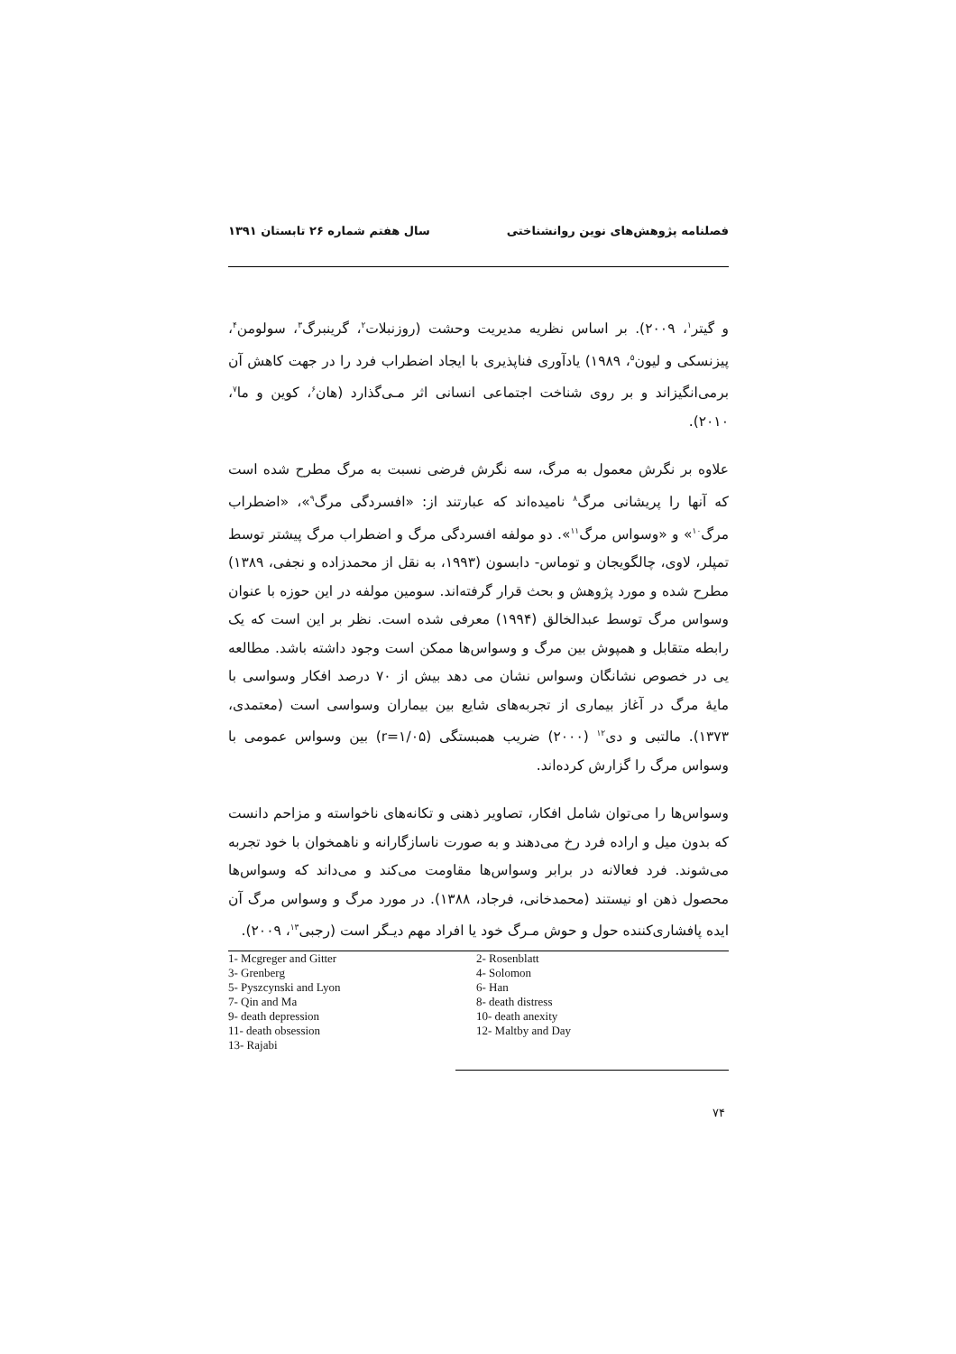فصلنامه پژوهش‌های نوین روانشناختی سال هفتم شماره ۲۶ تابستان ۱۳۹۱
و گیتر<sup>۱</sup>، ۲۰۰۹). بر اساس نظریه مدیریت وحشت (روزنبلات<sup>۲</sup>، گرینبرگ<sup>۳</sup>، سولومن<sup>۴</sup>، پیزنسکی و لیون<sup>۵</sup>، ۱۹۸۹) یادآوری فناپذیری با ایجاد اضطراب فرد را در جهت کاهش آن برمی‌انگیزاند و بر روی شناخت اجتماعی انسانی اثر مـی‌گذارد (هان<sup>۶</sup>، کوین و ما<sup>۷</sup>، ۲۰۱۰).
علاوه بر نگرش معمول به مرگ، سه نگرش فرضی نسبت به مرگ مطرح شده است که آنها را پریشانی مرگ<sup>۸</sup> نامیده‌اند که عبارتند از: «افسردگی مرگ<sup>۹</sup>»، «اضطراب مرگ<sup>۱۰</sup>» و «وسواس مرگ<sup>۱۱</sup>». دو مولفه افسردگی مرگ و اضطراب مرگ پیشتر توسط تمپلر، لاوی، چالگویجان و توماس- دابسون (۱۹۹۳، به نقل از محمدزاده و نجفی، ۱۳۸۹) مطرح شده و مورد پژوهش و بحث قرار گرفته‌اند. سومین مولفه در این حوزه با عنوان وسواس مرگ توسط عبدالخالق (۱۹۹۴) معرفی شده است. نظر بر این است که یک رابطه متقابل و همپوش بین مرگ و وسواس‌ها ممکن است وجود داشته باشد. مطالعه یی در خصوص نشانگان وسواس نشان می دهد بیش از ۷۰ درصد افکار وسواسی با مایهٔ مرگ در آغاز بیماری از تجربه‌های شایع بین بیماران وسواسی است (معتمدی، ۱۳۷۳). مالتبی و دی<sup>۱۲</sup> (۲۰۰۰) ضریب همبستگی (r=۱/۰۵) بین وسواس عمومی با وسواس مرگ را گزارش کرده‌اند.
وسواس‌ها را می‌توان شامل افکار، تصاویر ذهنی و تکانه‌های ناخواسته و مزاحم دانست که بدون میل و اراده فرد رخ می‌دهند و به صورت ناسازگارانه و ناهمخوان با خود تجربه می‌شوند. فرد فعالانه در برابر وسواس‌ها مقاومت می‌کند و می‌داند که وسواس‌ها محصول ذهن او نیستند (محمدخانی، فرجاد، ۱۳۸۸). در مورد مرگ و وسواس مرگ آن ایده پافشاری‌کننده حول و حوش مـرگ خود یا افراد مهم دیـگر است (رجبی<sup>۱۳</sup>، ۲۰۰۹).
1- Mcgreger and Gitter
2- Rosenblatt
3- Grenberg
4- Solomon
5- Pyszcynski and Lyon
6- Han
7- Qin and Ma
8- death distress
9- death depression
10- death anexity
11- death obsession
12- Maltby and Day
13- Rajabi
۷۴